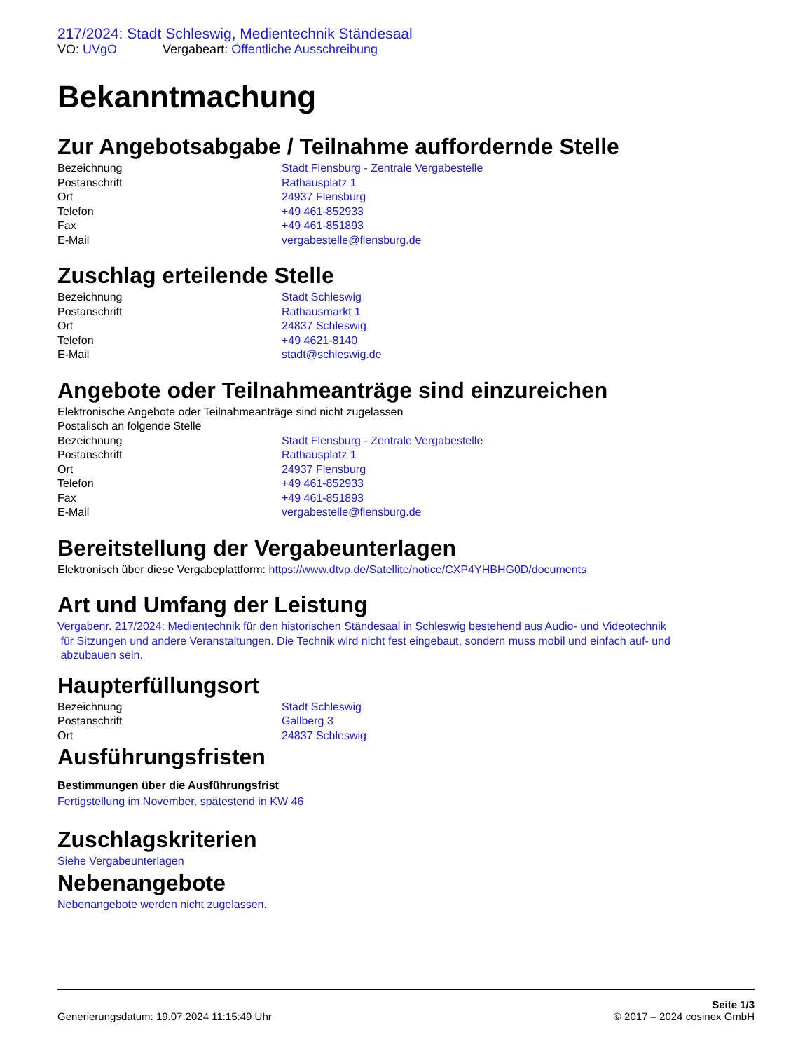217/2024: Stadt Schleswig, Medientechnik Ständesaal
VO: UVgO Vergabeart: Öffentliche Ausschreibung
Bekanntmachung
Zur Angebotsabgabe / Teilnahme auffordernde Stelle
Bezeichnung Stadt Flensburg - Zentrale Vergabestelle
Postanschrift Rathausplatz 1
Ort 24937 Flensburg
Telefon +49 461-852933
Fax +49 461-851893
E-Mail vergabestelle@flensburg.de
Zuschlag erteilende Stelle
Bezeichnung Stadt Schleswig
Postanschrift Rathausmarkt 1
Ort 24837 Schleswig
Telefon +49 4621-8140
E-Mail stadt@schleswig.de
Angebote oder Teilnahmeanträge sind einzureichen
Elektronische Angebote oder Teilnahmeanträge sind nicht zugelassen
Postalisch an folgende Stelle
Bezeichnung Stadt Flensburg - Zentrale Vergabestelle
Postanschrift Rathausplatz 1
Ort 24937 Flensburg
Telefon +49 461-852933
Fax +49 461-851893
E-Mail vergabestelle@flensburg.de
Bereitstellung der Vergabeunterlagen
Elektronisch über diese Vergabeplattform: https://www.dtvp.de/Satellite/notice/CXP4YHBHG0D/documents
Art und Umfang der Leistung
Vergabenr. 217/2024: Medientechnik für den historischen Ständesaal in Schleswig bestehend aus Audio- und Videotechnik
für Sitzungen und andere Veranstaltungen. Die Technik wird nicht fest eingebaut, sondern muss mobil und einfach auf- und
abzubauen sein.
Haupterfüllungsort
Bezeichnung Stadt Schleswig
Postanschrift Gallberg 3
Ort 24837 Schleswig
Ausführungsfristen
Bestimmungen über die Ausführungsfrist
Fertigstellung im November, spätestend in KW 46
Zuschlagskriterien
Siehe Vergabeunterlagen
Nebenangebote
Nebenangebote werden nicht zugelassen.
Generierungsdatum: 19.07.2024 11:15:49 Uhr
Seite 1/3
© 2017 – 2024 cosinex GmbH